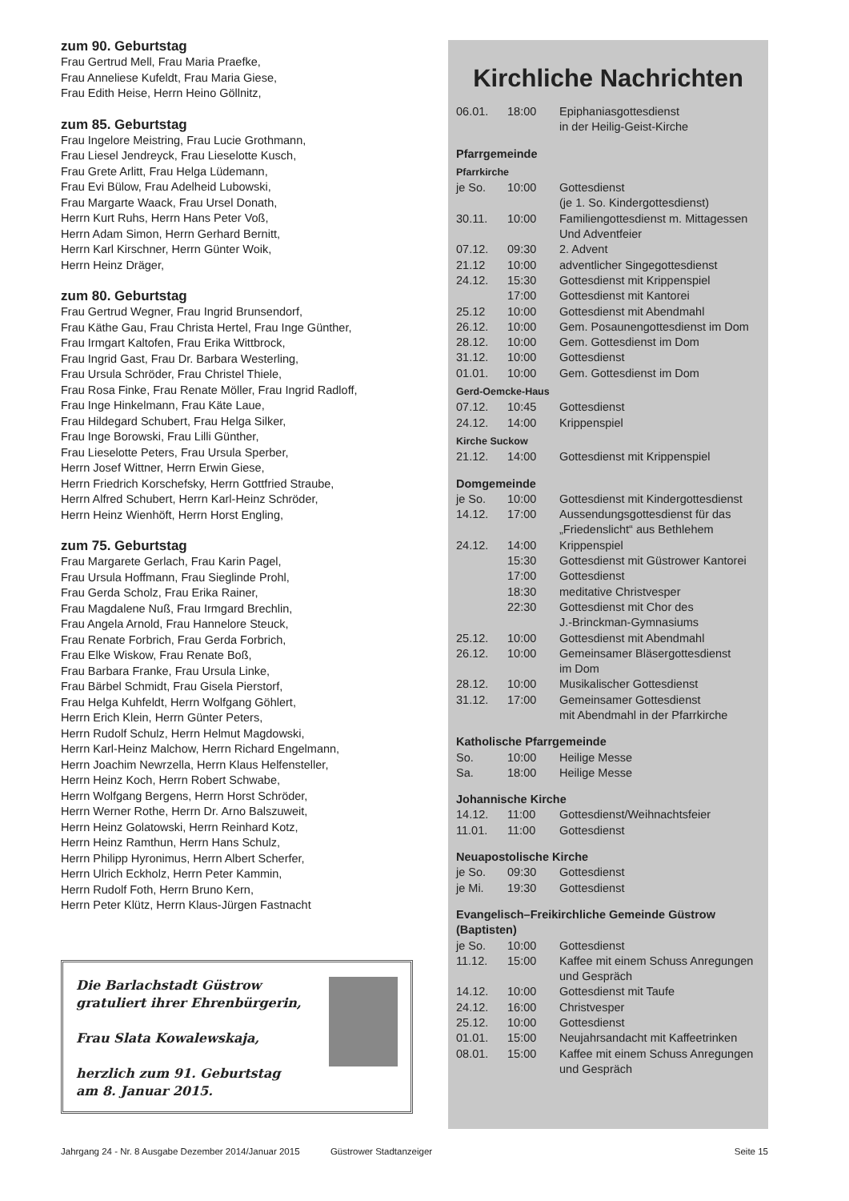zum 90. Geburtstag
Frau Gertrud Mell, Frau Maria Praefke,
Frau Anneliese Kufeldt, Frau Maria Giese,
Frau Edith Heise, Herrn Heino Göllnitz,
zum 85. Geburtstag
Frau Ingelore Meistring, Frau Lucie Grothmann,
Frau Liesel Jendreyck, Frau Lieselotte Kusch,
Frau Grete Arlitt, Frau Helga Lüdemann,
Frau Evi Bülow, Frau Adelheid Lubowski,
Frau Margarte Waack, Frau Ursel Donath,
Herrn Kurt Ruhs, Herrn Hans Peter Voß,
Herrn Adam Simon, Herrn Gerhard Bernitt,
Herrn Karl Kirschner, Herrn Günter Woik,
Herrn Heinz Dräger,
zum 80. Geburtstag
Frau Gertrud Wegner, Frau Ingrid Brunsendorf,
Frau Käthe Gau, Frau Christa Hertel, Frau Inge Günther,
Frau Irmgart Kaltofen, Frau Erika Wittbrock,
Frau Ingrid Gast, Frau Dr. Barbara Westerling,
Frau Ursula Schröder, Frau Christel Thiele,
Frau Rosa Finke, Frau Renate Möller, Frau Ingrid Radloff,
Frau Inge Hinkelmann, Frau Käte Laue,
Frau Hildegard Schubert, Frau Helga Silker,
Frau Inge Borowski, Frau Lilli Günther,
Frau Lieselotte Peters, Frau Ursula Sperber,
Herrn Josef Wittner, Herrn Erwin Giese,
Herrn Friedrich Korschefsky, Herrn Gottfried Straube,
Herrn Alfred Schubert, Herrn Karl-Heinz Schröder,
Herrn Heinz Wienhöft, Herrn Horst Engling,
zum 75. Geburtstag
Frau Margarete Gerlach, Frau Karin Pagel,
Frau Ursula Hoffmann, Frau Sieglinde Prohl,
Frau Gerda Scholz, Frau Erika Rainer,
Frau Magdalene Nuß, Frau Irmgard Brechlin,
Frau Angela Arnold, Frau Hannelore Steuck,
Frau Renate Forbrich, Frau Gerda Forbrich,
Frau Elke Wiskow, Frau Renate Boß,
Frau Barbara Franke, Frau Ursula Linke,
Frau Bärbel Schmidt, Frau Gisela Pierstorf,
Frau Helga Kuhfeldt, Herrn Wolfgang Göhlert,
Herrn Erich Klein, Herrn Günter Peters,
Herrn Rudolf Schulz, Herrn Helmut Magdowski,
Herrn Karl-Heinz Malchow, Herrn Richard Engelmann,
Herrn Joachim Newrzella, Herrn Klaus Helfensteller,
Herrn Heinz Koch, Herrn Robert Schwabe,
Herrn Wolfgang Bergens, Herrn Horst Schröder,
Herrn Werner Rothe, Herrn Dr. Arno Balszuweit,
Herrn Heinz Golatowski, Herrn Reinhard Kotz,
Herrn Heinz Ramthun, Herrn Hans Schulz,
Herrn Philipp Hyronimus, Herrn Albert Scherfer,
Herrn Ulrich Eckholz, Herrn Peter Kammin,
Herrn Rudolf Foth, Herrn Bruno Kern,
Herrn Peter Klütz, Herrn Klaus-Jürgen Fastnacht
Die Barlachstadt Güstrow
gratuliert ihrer Ehrenbürgerin,
Frau Slata Kowalewskaja,
herzlich zum 91. Geburtstag
am 8. Januar 2015.
Kirchliche Nachrichten
| 06.01. | 18:00 | Epiphaniasgottesdienst in der Heilig-Geist-Kirche |
| Pfarrgemeinde | | |
| Pfarrkirche | | |
| je So. | 10:00 | Gottesdienst (je 1. So. Kindergottesdienst) |
| 30.11. | 10:00 | Familiengottesdienst m. Mittagessen Und Adventfeier |
| 07.12. | 09:30 | 2. Advent |
| 21.12 | 10:00 | adventlicher Singegottesdienst |
| 24.12. | 15:30 | Gottesdienst mit Krippenspiel |
| | 17:00 | Gottesdienst mit Kantorei |
| 25.12 | 10:00 | Gottesdienst mit Abendmahl |
| 26.12. | 10:00 | Gem. Posaunengottesdienst im Dom |
| 28.12. | 10:00 | Gem. Gottesdienst im Dom |
| 31.12. | 10:00 | Gottesdienst |
| 01.01. | 10:00 | Gem. Gottesdienst im Dom |
| Gerd-Oemcke-Haus | | |
| 07.12. | 10:45 | Gottesdienst |
| 24.12. | 14:00 | Krippenspiel |
| Kirche Suckow | | |
| 21.12. | 14:00 | Gottesdienst mit Krippenspiel |
| Domgemeinde | | |
| je So. | 10:00 | Gottesdienst mit Kindergottesdienst |
| 14.12. | 17:00 | Aussendungsgottesdienst für das „Friedenslicht“ aus Bethlehem |
| 24.12. | 14:00 | Krippenspiel |
| | 15:30 | Gottesdienst mit Güstrower Kantorei |
| | 17:00 | Gottesdienst |
| | 18:30 | meditative Christvesper |
| | 22:30 | Gottesdienst mit Chor des J.-Brinckman-Gymnasiums |
| 25.12. | 10:00 | Gottesdienst mit Abendmahl |
| 26.12. | 10:00 | Gemeinsamer Bläsergottesdienst im Dom |
| 28.12. | 10:00 | Musikalischer Gottesdienst |
| 31.12. | 17:00 | Gemeinsamer Gottesdienst mit Abendmahl in der Pfarrkirche |
| Katholische Pfarrgemeinde | | |
| So. | 10:00 | Heilige Messe |
| Sa. | 18:00 | Heilige Messe |
| Johannische Kirche | | |
| 14.12. | 11:00 | Gottesdienst/Weihnachtsfeier |
| 11.01. | 11:00 | Gottesdienst |
| Neuapostolische Kirche | | |
| je So. | 09:30 | Gottesdienst |
| je Mi. | 19:30 | Gottesdienst |
| Evangelisch–Freikirchliche Gemeinde Güstrow (Baptisten) | | |
| je So. | 10:00 | Gottesdienst |
| 11.12. | 15:00 | Kaffee mit einem Schuss Anregungen und Gespräch |
| 14.12. | 10:00 | Gottesdienst mit Taufe |
| 24.12. | 16:00 | Christvesper |
| 25.12. | 10:00 | Gottesdienst |
| 01.01. | 15:00 | Neujahrsandacht mit Kaffeetrinken |
| 08.01. | 15:00 | Kaffee mit einem Schuss Anregungen und Gespräch |
Jahrgang 24 - Nr. 8 Ausgabe Dezember 2014/Januar 2015 Güstrower Stadtanzeiger Seite 15